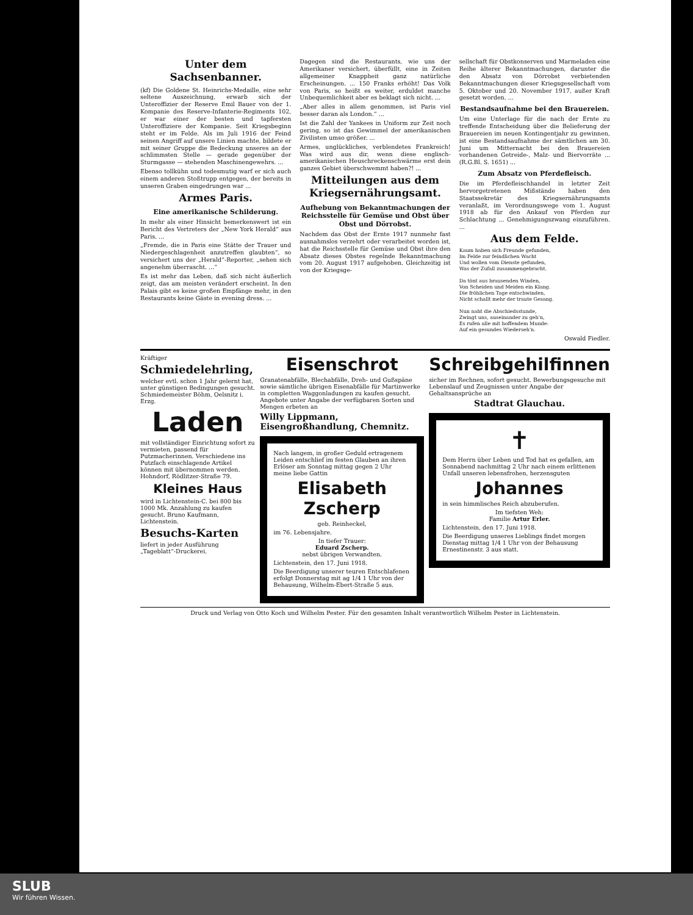Unter dem Sachsenbanner.
(kf) Die Goldene St. Heinrichs-Medaille, eine sehr seltene Auszeichnung, erwarb sich der Unteroffizier der Reserve Emil Bauer von der 1. Kompanie des Reserve-Infanterie-Regiments 102, er war einer der besten und tapfersten Unteroffiziere der Kompanie. Seit Kriegsbeginn steht er im Felde. Als im Juli 1916 der Feind seinen Angriff auf unsere Linien machte, bildete er mit seiner Gruppe die Bedeckung unseres an der schlimmsten Stelle — gerade gegenüber der Sturmgasse — stehenden Maschinengewehrs. ...
Ebenso tollkühn und todesmutig warf er sich auch einem anderen Stoßtrupp entgegen, der bereits in unseren Graben eingedrungen war ...
Armes Paris.
Eine amerikanische Schilderung.
In mehr als einer Hinsicht bemerkenswert ist ein Bericht des Vertreters der „New York Herald“ aus Paris. ...
„Fremde, die in Paris eine Stätte der Trauer und Niedergeschlagenheit anzutreffen glaubten“, so versichert uns der „Herald“-Reporter, „sehen sich angenehm überrascht. ...“
Es ist mehr das Leben, daß sich nicht äußerlich zeigt, das am meisten verändert erscheint. In den Palais gibt es keine großen Empfänge mehr, in den Restaurants keine Gäste in evening dress. ...
Dagegen sind die Restaurants, wie uns der Amerikaner versichert, überfüllt, eine in Zeiten allgemeiner Knappheit ganz natürliche Erscheinungen. ... 150 Franks erhöht! Das Volk von Paris, so heißt es weiter, erduldet manche Unbequemlichkeit aber es beklagt sich nicht. ...
„Aber alles in allem genommen, ist Paris viel besser daran als London.“ ...
Ist die Zahl der Yankees in Uniform zur Zeit noch gering, so ist das Gewimmel der amerikanischen Zivilisten umso größer. ...
Armes, unglückliches, verblendetes Frankreich! Was wird aus dir, wenn diese englisch-amerikanischen Heuschreckenschwärme erst dein ganzes Gebiet überschwemmt haben?! ...
Mitteilungen aus dem Kriegsernährungsamt.
Aufhebung von Bekanntmachungen der Reichsstelle für Gemüse und Obst über Obst und Dörrobst.
Nachdem das Obst der Ernte 1917 nunmehr fast ausnahmslos verzehrt oder verarbeitet worden ist, hat die Reichsstelle für Gemüse und Obst ihre den Absatz dieses Obstes regelnde Bekanntmachung vom 20. August 1917 aufgehoben. Gleichzeitig ist von der Kriegsge-
sellschaft für Obstkonserven und Marmeladen eine Reihe älterer Bekanntmachungen, darunter die den Absatz von Dörrobst verbietenden Bekanntmachungen dieser Kriegsgesellschaft vom 5. Oktober und 20. November 1917, außer Kraft gesetzt worden. ...
Bestandsaufnahme bei den Brauereien.
Um eine Unterlage für die nach der Ernte zu treffende Entscheidung über die Belieferung der Brauereien im neuen Kontingentjahr zu gewinnen, ist eine Bestandsaufnahme der sämtlichen am 30. Juni um Mitternacht bei den Brauereien vorhandenen Getreide-, Malz- und Biervorräte ... (R.G.Bl. S. 1651) ...
Zum Absatz von Pferdefleisch.
Die im Pferdefleischhandel in letzter Zeit hervorgetretenen Mißstände haben den Staatssekretär des Kriegsernährungsamts veranlaßt, im Verordnungswege vom 1. August 1918 ab für den Ankauf von Pferden zur Schlachtung ... Genehmigungszwang einzuführen. ...
Aus dem Felde.
Kaum haben sich Freunde gefunden,
Im Felde zur feindlichen Wacht
Und wollen vom Dienste gefunden,
Was der Zufall zusammengebracht.
Da tönt aus brausenden Winden,
Von Scheiden und Meiden ein Klang.
Die fröhlichen Tage entschwinden,
Nicht schallt mehr der traute Gesang.
Nun naht die Abschiedsstunde,
Zwingt uns, auseinander zu geh'n,
Es rufen alle mit hoffendem Munde:
Auf ein gesundes Wiederseh'n.
Oswald Fiedler.
Kräftiger
Schmiedelehrling,
welcher evtl. schon 1 Jahr gelernt hat, unter günstigen Bedingungen gesucht. Schmiedemeister Böhm, Oelsnitz i. Erzg.
Laden
mit vollständiger Einrichtung sofort zu vermieten, passend für Putzmacherinnen. Verschiedene ins Putzfach einschlagende Artikel können mit übernommen werden. Hohndorf, Rödlitzer-Straße 79.
Kleines Haus
wird in Lichtenstein-C. bei 800 bis 1000 Mk. Anzahlung zu kaufen gesucht. Bruno Kaufmann, Lichtenstein.
Besuchs-Karten
liefert in jeder Ausführung „Tageblatt“-Druckerei.
Eisenschrot
Granatenabfälle, Blechabfälle, Dreh- und Gußspäne sowie sämtliche übrigen Eisenabfälle für Martinwerke in completten Waggonladungen zu kaufen gesucht. Angebote unter Angabe der verfügbaren Sorten und Mengen erbeten an
Willy Lippmann, Eisengroßhandlung, Chemnitz.
Nach langem, in großer Geduld ertragenem Leiden entschlief im festen Glauben an ihren Erlöser am Sonntag mittag gegen 2 Uhr meine liebe Gattin
Elisabeth Zscherp
geb. Reinheckel,
im 76. Lebensjahre.
In tiefer Trauer:
Eduard Zscherp.
nebst übrigen Verwandten.
Lichtenstein, den 17. Juni 1918.
Die Beerdigung unserer teuren Entschlafenen erfolgt Donnerstag mit ag 1/4 1 Uhr von der Behausung, Wilhelm-Ebert-Straße 5 aus.
Schreibgehilfinnen
sicher im Rechnen, sofort gesucht. Bewerbungsgesuche mit Lebenslauf und Zeugnissen unter Angabe der Gehaltsansprüche an
Stadtrat Glauchau.
✝
Dem Herrn über Leben und Tod hat es gefallen, am Sonnabend nachmittag 2 Uhr nach einem erlittenen Unfall unseren lebensfrohen, herzensguten
Johannes
in sein himmlisches Reich abzuberufen.
Im tiefsten Weh:
Familie Artur Erler.
Lichtenstein, den 17. Juni 1918.
Die Beerdigung unseres Lieblings findet morgen Dienstag mittag 1/4 1 Uhr von der Behausung Ernestinenstr. 3 aus statt.
Druck und Verlag von Otto Koch und Wilhelm Pester. Für den gesamten Inhalt verantwortlich Wilhelm Pester in Lichtenstein.
SLUB
Wir führen Wissen.